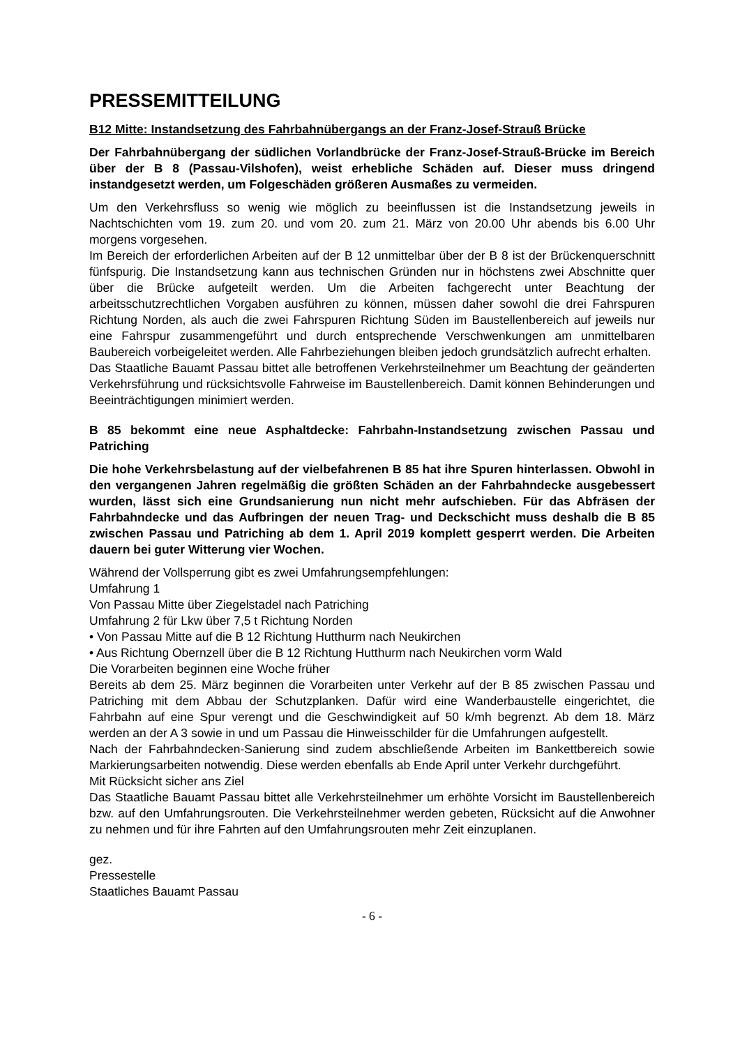PRESSEMITTEILUNG
B12 Mitte: Instandsetzung des Fahrbahnübergangs an der Franz-Josef-Strauß Brücke
Der Fahrbahnübergang der südlichen Vorlandbrücke der Franz-Josef-Strauß-Brücke im Bereich über der B 8 (Passau-Vilshofen), weist erhebliche Schäden auf. Dieser muss dringend instandgesetzt werden, um Folgeschäden größeren Ausmaßes zu vermeiden.
Um den Verkehrsfluss so wenig wie möglich zu beeinflussen ist die Instandsetzung jeweils in Nachtschichten vom 19. zum 20. und vom 20. zum 21. März von 20.00 Uhr abends bis 6.00 Uhr morgens vorgesehen.
Im Bereich der erforderlichen Arbeiten auf der B 12 unmittelbar über der B 8 ist der Brückenquerschnitt fünfspurig. Die Instandsetzung kann aus technischen Gründen nur in höchstens zwei Abschnitte quer über die Brücke aufgeteilt werden. Um die Arbeiten fachgerecht unter Beachtung der arbeitsschutzrechtlichen Vorgaben ausführen zu können, müssen daher sowohl die drei Fahrspuren Richtung Norden, als auch die zwei Fahrspuren Richtung Süden im Baustellenbereich auf jeweils nur eine Fahrspur zusammengeführt und durch entsprechende Verschwenkungen am unmittelbaren Baubereich vorbeigeleitet werden. Alle Fahrbeziehungen bleiben jedoch grundsätzlich aufrecht erhalten.
Das Staatliche Bauamt Passau bittet alle betroffenen Verkehrsteilnehmer um Beachtung der geänderten Verkehrsführung und rücksichtsvolle Fahrweise im Baustellenbereich. Damit können Behinderungen und Beeinträchtigungen minimiert werden.
B 85 bekommt eine neue Asphaltdecke: Fahrbahn-Instandsetzung zwischen Passau und Patriching
Die hohe Verkehrsbelastung auf der vielbefahrenen B 85 hat ihre Spuren hinterlassen. Obwohl in den vergangenen Jahren regelmäßig die größten Schäden an der Fahrbahndecke ausgebessert wurden, lässt sich eine Grundsanierung nun nicht mehr aufschieben. Für das Abfräsen der Fahrbahndecke und das Aufbringen der neuen Trag- und Deckschicht muss deshalb die B 85 zwischen Passau und Patriching ab dem 1. April 2019 komplett gesperrt werden. Die Arbeiten dauern bei guter Witterung vier Wochen.
Während der Vollsperrung gibt es zwei Umfahrungsempfehlungen:
Umfahrung 1
Von Passau Mitte über Ziegelstadel nach Patriching
Umfahrung 2 für Lkw über 7,5 t Richtung Norden
• Von Passau Mitte auf die B 12 Richtung Hutthurm nach Neukirchen
• Aus Richtung Obernzell über die B 12 Richtung Hutthurm nach Neukirchen vorm Wald
Die Vorarbeiten beginnen eine Woche früher
Bereits ab dem 25. März beginnen die Vorarbeiten unter Verkehr auf der B 85 zwischen Passau und Patriching mit dem Abbau der Schutzplanken. Dafür wird eine Wanderbaustelle eingerichtet, die Fahrbahn auf eine Spur verengt und die Geschwindigkeit auf 50 k/mh begrenzt. Ab dem 18. März werden an der A 3 sowie in und um Passau die Hinweisschilder für die Umfahrungen aufgestellt.
Nach der Fahrbahndecken-Sanierung sind zudem abschließende Arbeiten im Bankettbereich sowie Markierungsarbeiten notwendig. Diese werden ebenfalls ab Ende April unter Verkehr durchgeführt.
Mit Rücksicht sicher ans Ziel
Das Staatliche Bauamt Passau bittet alle Verkehrsteilnehmer um erhöhte Vorsicht im Baustellenbereich bzw. auf den Umfahrungsrouten. Die Verkehrsteilnehmer werden gebeten, Rücksicht auf die Anwohner zu nehmen und für ihre Fahrten auf den Umfahrungsrouten mehr Zeit einzuplanen.
gez.
Pressestelle
Staatliches Bauamt Passau
- 6 -